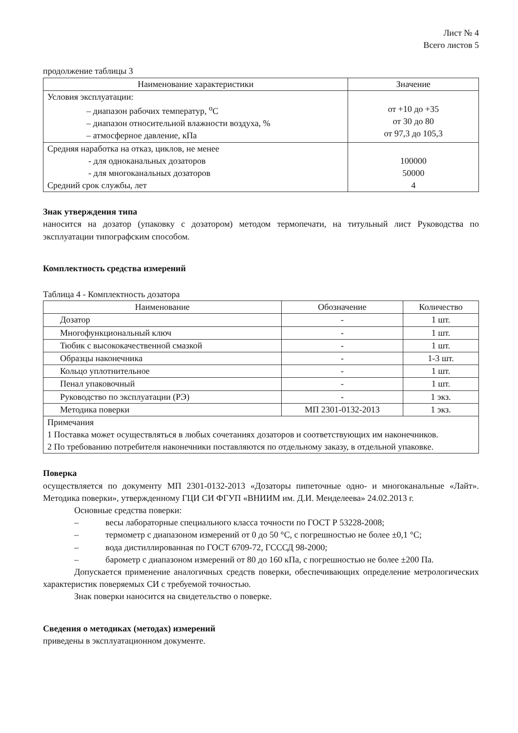Лист № 4
Всего листов 5
продолжение таблицы 3
| Наименование характеристики | Значение |
| --- | --- |
| Условия эксплуатации: – диапазон рабочих температур, <sup>о</sup>С – диапазон относительной влажности воздуха, % – атмосферное давление, кПа | от +10 до +35 от 30 до 80 от 97,3 до 105,3 |
| Средняя наработка на отказ, циклов, не менее - для одноканальных дозаторов - для многоканальных дозаторов Средний срок службы, лет | 100000 50000 4 |
Знак утверждения типа
наносится на дозатор (упаковку с дозатором) методом термопечати, на титульный лист Руководства по эксплуатации типографским способом.
Комплектность средства измерений
Таблица 4 - Комплектность дозатора
| Наименование | Обозначение | Количество |
| --- | --- | --- |
| Дозатор | - | 1 шт. |
| Многофункциональный ключ | - | 1 шт. |
| Тюбик с высококачественной смазкой | - | 1 шт. |
| Образцы наконечника | - | 1-3 шт. |
| Кольцо уплотнительное | - | 1 шт. |
| Пенал упаковочный | - | 1 шт. |
| Руководство по эксплуатации (РЭ) | - | 1 экз. |
| Методика поверки | МП 2301-0132-2013 | 1 экз. |
| Примечания 1 Поставка может осуществляться в любых сочетаниях дозаторов и соответствующих им наконечников. 2 По требованию потребителя наконечники поставляются по отдельному заказу, в отдельной упаковке. | | |
Поверка
осуществляется по документу МП 2301-0132-2013 «Дозаторы пипеточные одно- и многоканальные «Лайт». Методика поверки», утвержденному ГЦИ СИ ФГУП «ВНИИМ им. Д.И. Менделеева» 24.02.2013 г.
Основные средства поверки:
– весы лабораторные специального класса точности по ГОСТ Р 53228-2008;
– термометр с диапазоном измерений от 0 до 50 °С, с погрешностью не более ±0,1 °С;
– вода дистиллированная по ГОСТ 6709-72, ГСССД 98-2000;
– барометр с диапазоном измерений от 80 до 160 кПа, с погрешностью не более ±200 Па.
Допускается применение аналогичных средств поверки, обеспечивающих определение метрологических характеристик поверяемых СИ с требуемой точностью.
Знак поверки наносится на свидетельство о поверке.
Сведения о методиках (методах) измерений
приведены в эксплуатационном документе.